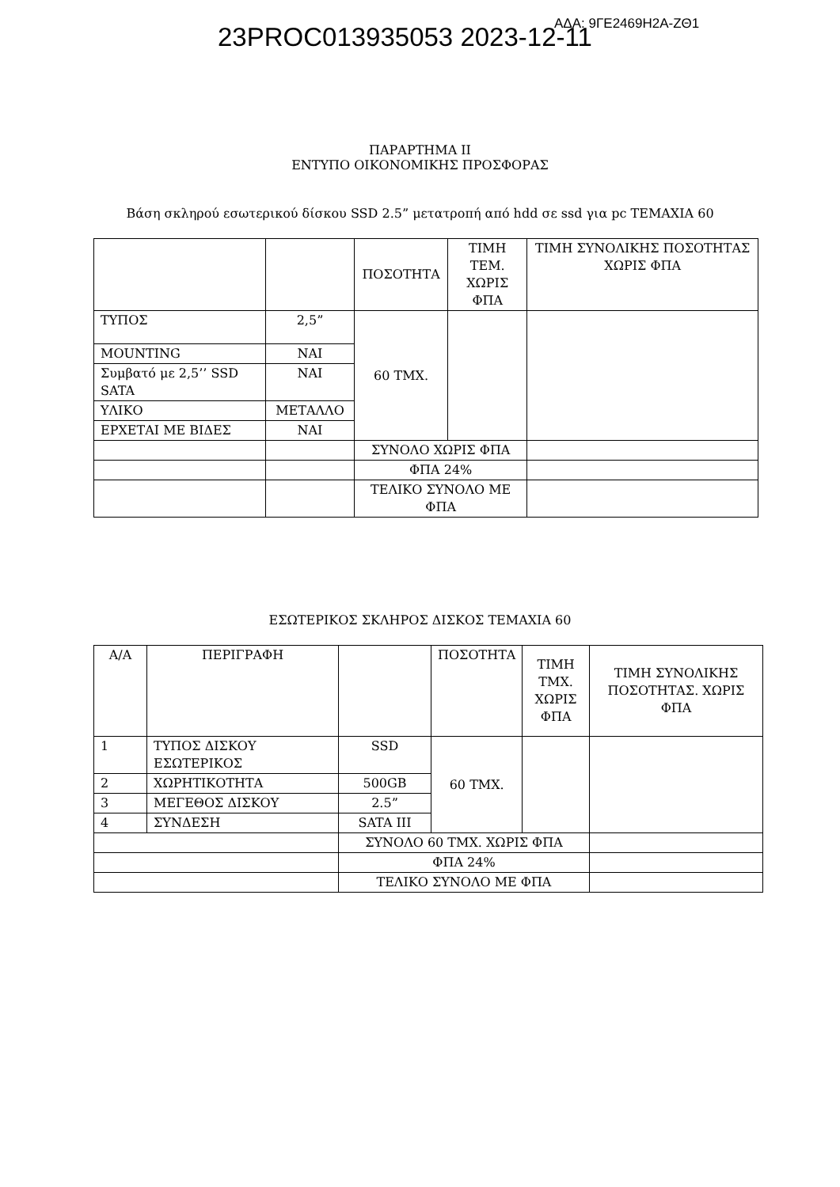23PROC013935053 2023-12-11 ΑΔΑ: 9ΓΕ2469Η2Α-ΖΘ1
ΠΑΡΑΡΤΗΜΑ ΙΙ
ΕΝΤΥΠΟ ΟΙΚΟΝΟΜΙΚΗΣ ΠΡΟΣΦΟΡΑΣ
Βάση σκληρού εσωτερικού δίσκου SSD 2.5” μετατροπή από hdd σε ssd για pc ΤΕΜΑΧΙΑ 60
| | | ΠΟΣΟΤΗΤΑ | ΤΙΜΗ ΤΕΜ. ΧΩΡΙΣ ΦΠΑ | ΤΙΜΗ ΣΥΝΟΛΙΚΗΣ ΠΟΣΟΤΗΤΑΣ ΧΩΡΙΣ ΦΠΑ |
| --- | --- | --- | --- | --- |
| ΤΥΠΟΣ | 2,5” | 60 ΤΜΧ. | | |
| MOUNTING | ΝΑΙ | | | |
| Συμβατό με 2,5’’ SSD SATA | ΝΑΙ | | | |
| ΥΛΙΚΟ | ΜΕΤΑΛΛΟ | | | |
| ΕΡΧΕΤΑΙ ΜΕ ΒΙΔΕΣ | ΝΑΙ | | | |
| | | ΣΥΝΟΛΟ ΧΩΡΙΣ ΦΠΑ | | |
| | | ΦΠΑ 24% | | |
| | | ΤΕΛΙΚΟ ΣΥΝΟΛΟ ΜΕ ΦΠΑ | | |
ΕΣΩΤΕΡΙΚΟΣ ΣΚΛΗΡΟΣ ΔΙΣΚΟΣ ΤΕΜΑΧΙΑ 60
| Α/Α | ΠΕΡΙΓΡΑΦΗ | | ΠΟΣΟΤΗΤΑ | ΤΙΜΗ ΤΜΧ. ΧΩΡΙΣ ΦΠΑ | ΤΙΜΗ ΣΥΝΟΛΙΚΗΣ ΠΟΣΟΤΗΤΑΣ. ΧΩΡΙΣ ΦΠΑ |
| --- | --- | --- | --- | --- | --- |
| 1 | ΤΥΠΟΣ ΔΙΣΚΟΥ ΕΣΩΤΕΡΙΚΟΣ | SSD | 60 ΤΜΧ. | | |
| 2 | ΧΩΡΗΤΙΚΟΤΗΤΑ | 500GB | | | |
| 3 | ΜΕΓΕΘΟΣ ΔΙΣΚΟΥ | 2.5” | | | |
| 4 | ΣΥΝΔΕΣΗ | SATA III | | | |
| | | ΣΥΝΟΛΟ 60 ΤΜΧ. ΧΩΡΙΣ ΦΠΑ | | | |
| | | ΦΠΑ 24% | | | |
| | | ΤΕΛΙΚΟ ΣΥΝΟΛΟ ΜΕ ΦΠΑ | | | |